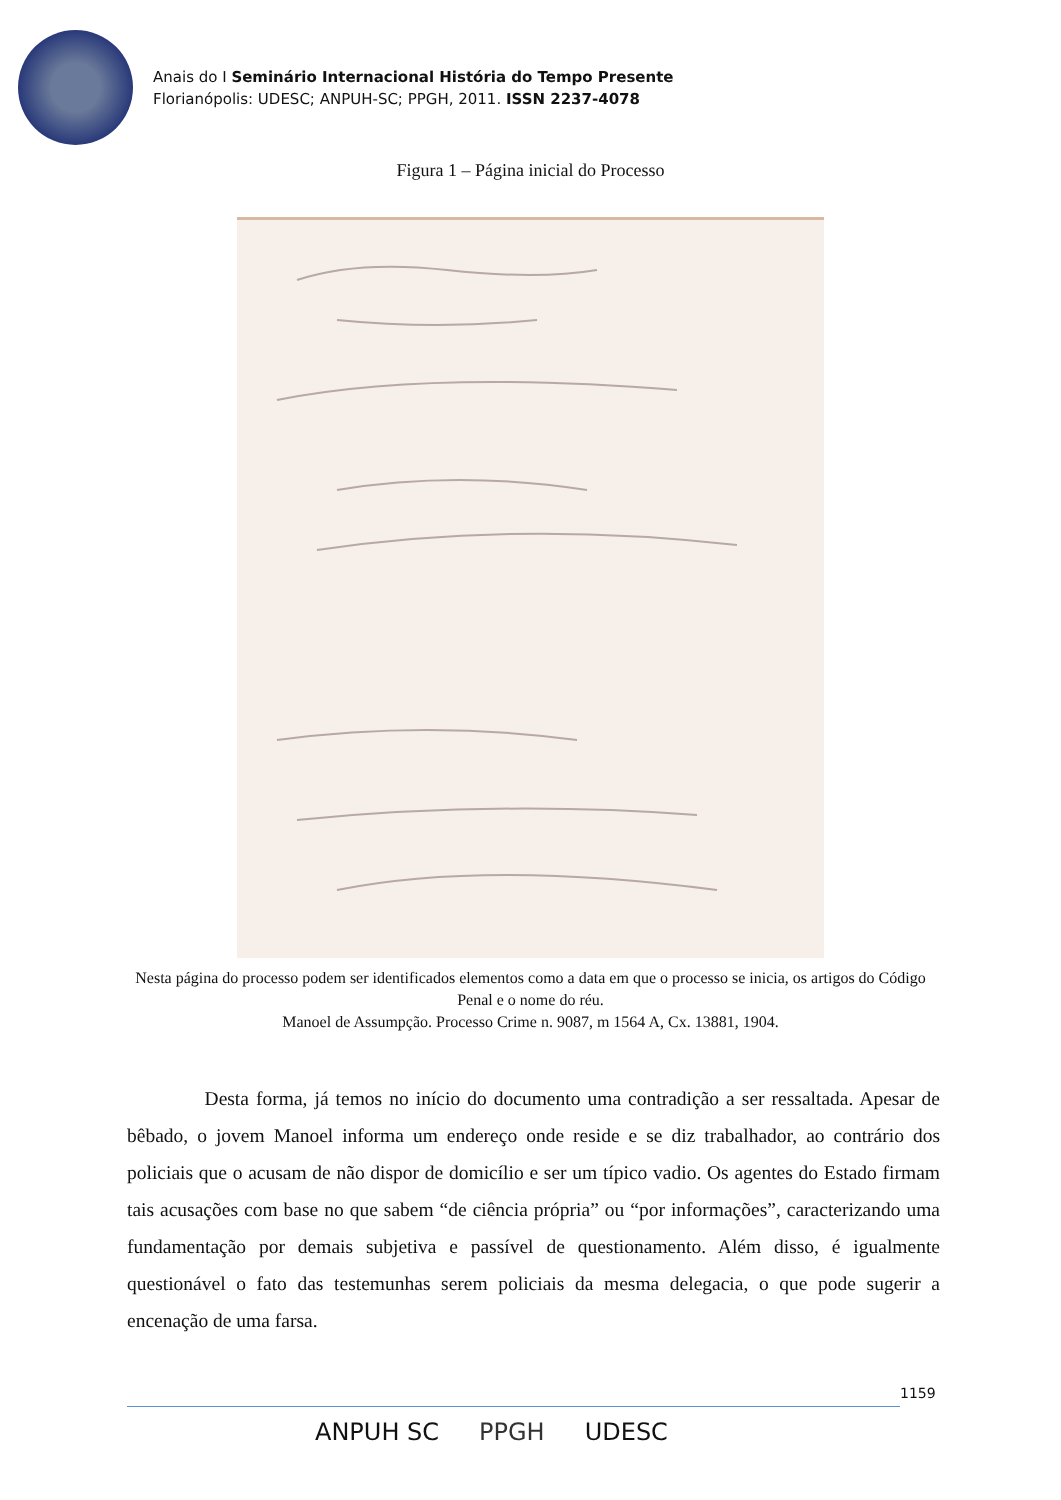Anais do I Seminário Internacional História do Tempo Presente
Florianópolis: UDESC; ANPUH-SC; PPGH, 2011. ISSN 2237-4078
Figura 1 – Página inicial do Processo
Nesta página do processo podem ser identificados elementos como a data em que o processo se inicia, os artigos do Código Penal e o nome do réu.
Manoel de Assumpção. Processo Crime n. 9087, m 1564 A, Cx. 13881, 1904.
Desta forma, já temos no início do documento uma contradição a ser ressaltada. Apesar de bêbado, o jovem Manoel informa um endereço onde reside e se diz trabalhador, ao contrário dos policiais que o acusam de não dispor de domicílio e ser um típico vadio. Os agentes do Estado firmam tais acusações com base no que sabem “de ciência própria” ou “por informações”, caracterizando uma fundamentação por demais subjetiva e passível de questionamento. Além disso, é igualmente questionável o fato das testemunhas serem policiais da mesma delegacia, o que pode sugerir a encenação de uma farsa.
1159
ANPUH SC PPGH UDESC